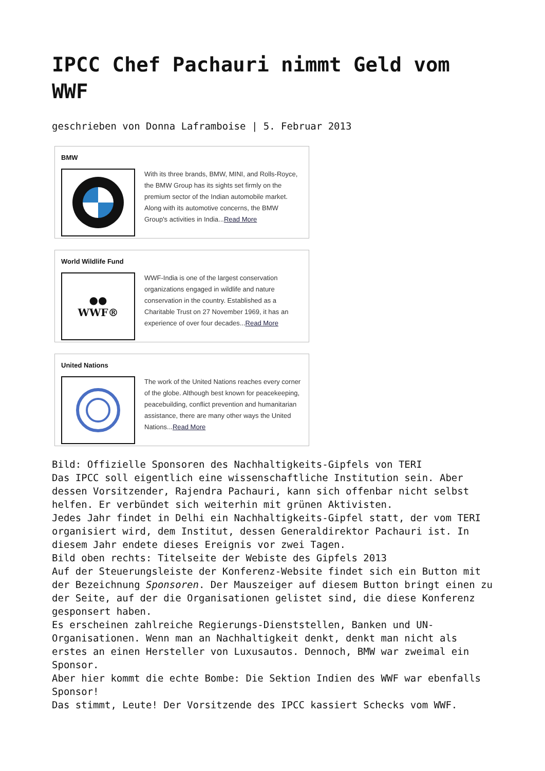IPCC Chef Pachauri nimmt Geld vom WWF
geschrieben von Donna Laframboise | 5. Februar 2013
BMW
With its three brands, BMW, MINI, and Rolls-Royce, the BMW Group has its sights set firmly on the premium sector of the Indian automobile market. Along with its automotive concerns, the BMW Group's activities in India...Read More
World Wildlife Fund
●●
WWF®
WWF-India is one of the largest conservation organizations engaged in wildlife and nature conservation in the country. Established as a Charitable Trust on 27 November 1969, it has an experience of over four decades...Read More
United Nations
The work of the United Nations reaches every corner of the globe. Although best known for peacekeeping, peacebuilding, conflict prevention and humanitarian assistance, there are many other ways the United Nations...Read More
Bild: Offizielle Sponsoren des Nachhaltigkeits-Gipfels von TERI
Das IPCC soll eigentlich eine wissenschaftliche Institution sein. Aber dessen Vorsitzender, Rajendra Pachauri, kann sich offenbar nicht selbst helfen. Er verbündet sich weiterhin mit grünen Aktivisten.
Jedes Jahr findet in Delhi ein Nachhaltigkeits-Gipfel statt, der vom TERI organisiert wird, dem Institut, dessen Generaldirektor Pachauri ist. In diesem Jahr endete dieses Ereignis vor zwei Tagen.
Bild oben rechts: Titelseite der Webiste des Gipfels 2013
Auf der Steuerungsleiste der Konferenz-Website findet sich ein Button mit der Bezeichnung Sponsoren. Der Mauszeiger auf diesem Button bringt einen zu der Seite, auf der die Organisationen gelistet sind, die diese Konferenz gesponsert haben.
Es erscheinen zahlreiche Regierungs-Dienststellen, Banken und UN-Organisationen. Wenn man an Nachhaltigkeit denkt, denkt man nicht als erstes an einen Hersteller von Luxusautos. Dennoch, BMW war zweimal ein Sponsor.
Aber hier kommt die echte Bombe: Die Sektion Indien des WWF war ebenfalls Sponsor!
Das stimmt, Leute! Der Vorsitzende des IPCC kassiert Schecks vom WWF.